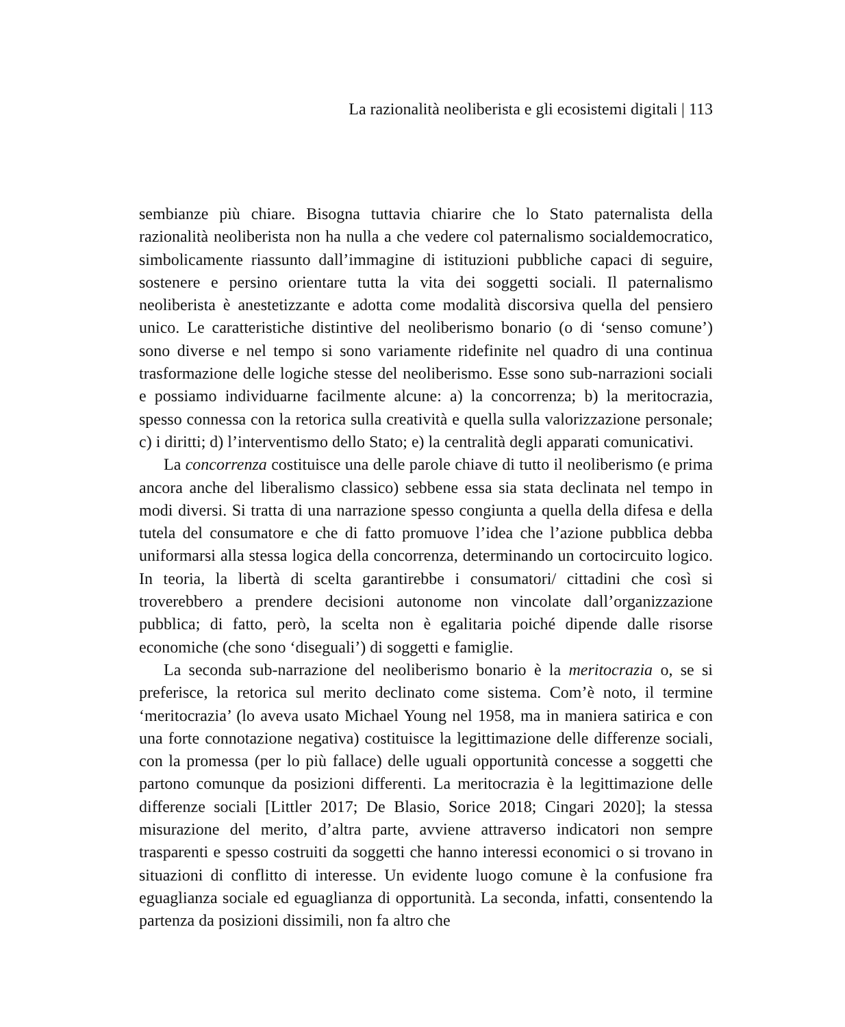La razionalità neoliberista e gli ecosistemi digitali | 113
sembianze più chiare. Bisogna tuttavia chiarire che lo Stato paternalista della razionalità neoliberista non ha nulla a che vedere col paternalismo socialdemo­cratico, simbolicamente riassunto dall’immagine di istituzioni pubbliche capaci di seguire, sostenere e persino orientare tutta la vita dei soggetti sociali. Il pater­nalismo neoliberista è anestetizzante e adotta come modalità discorsiva quella del pensiero unico. Le caratteristiche distintive del neoliberismo bonario (o di ‘sen­so comune’) sono diverse e nel tempo si sono variamente ridefinite nel quadro di una continua trasformazione delle logiche stesse del neoliberismo. Esse sono sub-narrazioni sociali e possiamo individuarne facilmente alcune: a) la concor­renza; b) la meritocrazia, spesso connessa con la retorica sulla creatività e quella sulla valorizzazione personale; c) i diritti; d) l’interventismo dello Stato; e) la centralità degli apparati comunicativi.
La concorrenza costituisce una delle parole chiave di tutto il neoliberismo (e prima ancora anche del liberalismo classico) sebbene essa sia stata declinata nel tempo in modi diversi. Si tratta di una narrazione spesso congiunta a quella della difesa e della tutela del consumatore e che di fatto promuove l’idea che l’azione pubblica debba uniformarsi alla stessa logica della concorrenza, determinando un cortocircuito logico. In teoria, la libertà di scelta garantirebbe i consumatori/ cittadini che così si troverebbero a prendere decisioni autonome non vincolate dall’organizzazione pubblica; di fatto, però, la scelta non è egalitaria poiché di­pende dalle risorse economiche (che sono ‘diseguali’) di soggetti e famiglie.
La seconda sub-narrazione del neoliberismo bonario è la meritocrazia o, se si preferisce, la retorica sul merito declinato come sistema. Com’è noto, il termine ‘meritocrazia’ (lo aveva usato Michael Young nel 1958, ma in maniera satirica e con una forte connotazione negativa) costituisce la legittimazione delle differenze sociali, con la promessa (per lo più fallace) delle uguali opportunità concesse a soggetti che partono comunque da posizioni differenti. La meritocrazia è la legit­timazione delle differenze sociali [Littler 2017; De Blasio, Sorice 2018; Cingari 2020]; la stessa misurazione del merito, d’altra parte, avviene attraverso indi­catori non sempre trasparenti e spesso costruiti da soggetti che hanno interessi economici o si trovano in situazioni di conflitto di interesse. Un evidente luogo comune è la confusione fra eguaglianza sociale ed eguaglianza di opportunità. La seconda, infatti, consentendo la partenza da posizioni dissimili, non fa altro che